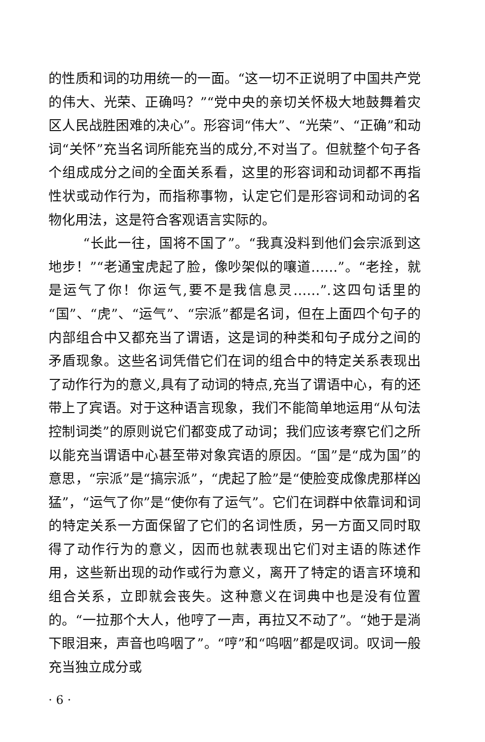的性质和词的功用统一的一面。“这一切不正说明了中国共产党的伟大、光荣、正确吗？”“党中央的亲切关怀极大地鼓舞着灾区人民战胜困难的决心”。形容词“伟大”、“光荣”、“正确”和动词“关怀”充当名词所能充当的成分,不对当了。但就整个句子各个组成成分之间的全面关系看，这里的形容词和动词都不再指性状或动作行为，而指称事物，认定它们是形容词和动词的名物化用法，这是符合客观语言实际的。
“长此一往，国将不国了”。“我真没料到他们会宗派到这地步！”“老通宝虎起了脸，像吵架似的嚷道……”。“老拴，就是运气了你！你运气,要不是我信息灵……”.这四句话里的“国”、“虎”、“运气”、“宗派”都是名词，但在上面四个句子的内部组合中又都充当了谓语，这是词的种类和句子成分之间的矛盾现象。这些名词凭借它们在词的组合中的特定关系表现出了动作行为的意义,具有了动词的特点,充当了谓语中心，有的还带上了宾语。对于这种语言现象，我们不能简单地运用“从句法控制词类”的原则说它们都变成了动词；我们应该考察它们之所以能充当谓语中心甚至带对象宾语的原因。“国”是“成为国”的意思，“宗派”是“搞宗派”，“虎起了脸”是“使脸变成像虎那样凶猛”，“运气了你”是“使你有了运气”。它们在词群中依靠词和词的特定关系一方面保留了它们的名词性质，另一方面又同时取得了动作行为的意义，因而也就表现出它们对主语的陈述作用，这些新出现的动作或行为意义，离开了特定的语言环境和组合关系，立即就会丧失。这种意义在词典中也是没有位置的。“一拉那个大人，他哼了一声，再拉又不动了”。“她于是淌下眼泪来，声音也呜咽了”。“哼”和“呜咽”都是叹词。叹词一般充当独立成分或
· 6 ·